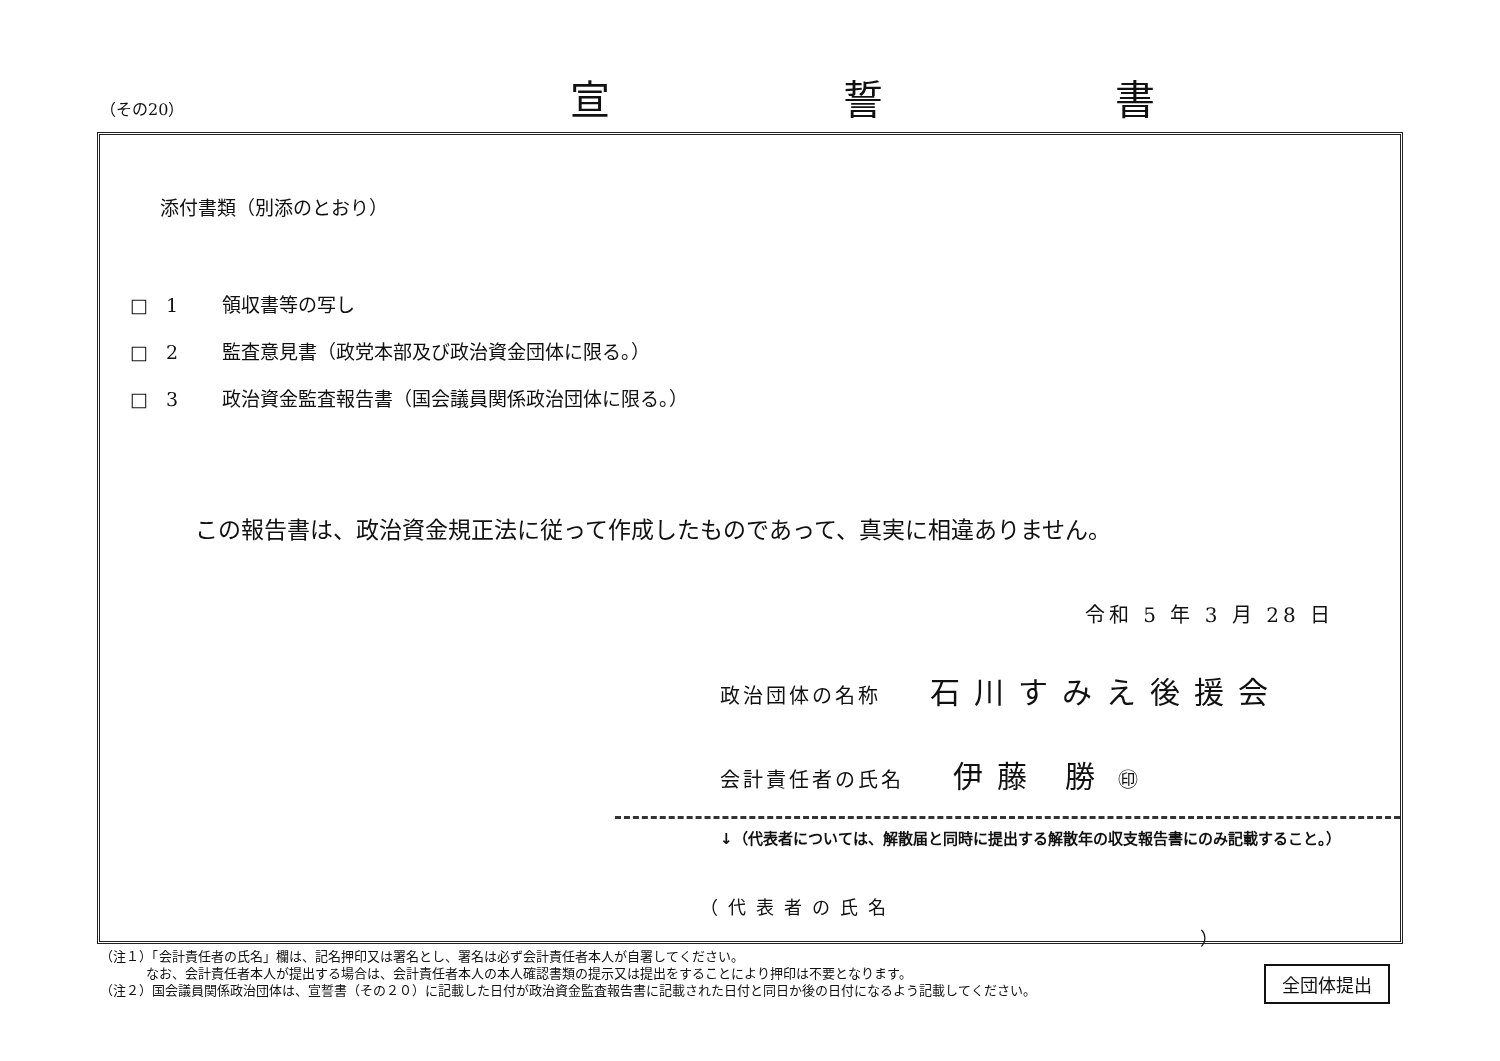（その20） 宣 誓 書
添付書類（別添のとおり）
□ 1 領収書等の写し
□ 2 監査意見書（政党本部及び政治資金団体に限る。）
□ 3 政治資金監査報告書（国会議員関係政治団体に限る。）
この報告書は、政治資金規正法に従って作成したものであって、真実に相違ありません。
令和 5 年 3 月 28 日
政治団体の名称 石川すみえ後援会
会計責任者の氏名 伊藤 勝 ㊞
↓（代表者については、解散届と同時に提出する解散年の収支報告書にのみ記載すること。）
（代表者の氏名 ）
（注１）「会計責任者の氏名」欄は、記名押印又は署名とし、署名は必ず会計責任者本人が自署してください。
    なお、会計責任者本人が提出する場合は、会計責任者本人の本人確認書類の提示又は提出をすることにより押印は不要となります。
（注２）国会議員関係政治団体は、宣誓書（その２０）に記載した日付が政治資金監査報告書に記載された日付と同日か後の日付になるよう記載してください。
全団体提出